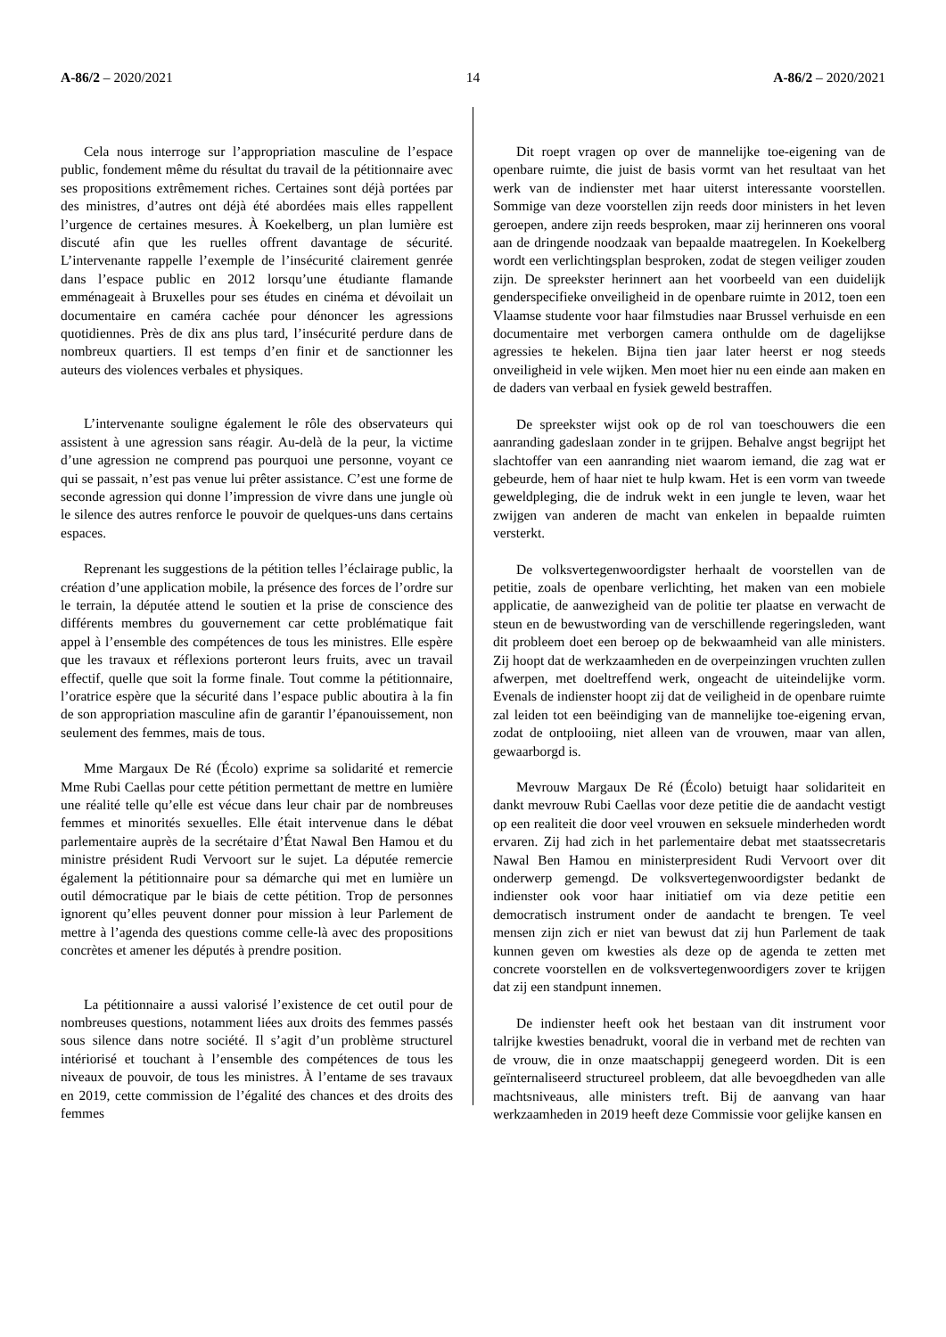A-86/2 – 2020/2021 14 A-86/2 – 2020/2021
Cela nous interroge sur l’appropriation masculine de l’espace public, fondement même du résultat du travail de la pétitionnaire avec ses propositions extrêmement riches. Certaines sont déjà portées par des ministres, d’autres ont déjà été abordées mais elles rappellent l’urgence de certaines mesures. À Koekelberg, un plan lumière est discuté afin que les ruelles offrent davantage de sécurité. L’intervenante rappelle l’exemple de l’insécurité clairement genrée dans l’espace public en 2012 lorsqu’une étudiante flamande emménageait à Bruxelles pour ses études en cinéma et dévoilait un documentaire en caméra cachée pour dénoncer les agressions quotidiennes. Près de dix ans plus tard, l’insécurité perdure dans de nombreux quartiers. Il est temps d’en finir et de sanctionner les auteurs des violences verbales et physiques.
L’intervenante souligne également le rôle des observateurs qui assistent à une agression sans réagir. Au-delà de la peur, la victime d’une agression ne comprend pas pourquoi une personne, voyant ce qui se passait, n’est pas venue lui prêter assistance. C’est une forme de seconde agression qui donne l’impression de vivre dans une jungle où le silence des autres renforce le pouvoir de quelques-uns dans certains espaces.
Reprenant les suggestions de la pétition telles l’éclairage public, la création d’une application mobile, la présence des forces de l’ordre sur le terrain, la députée attend le soutien et la prise de conscience des différents membres du gouvernement car cette problématique fait appel à l’ensemble des compétences de tous les ministres. Elle espère que les travaux et réflexions porteront leurs fruits, avec un travail effectif, quelle que soit la forme finale. Tout comme la pétitionnaire, l’oratrice espère que la sécurité dans l’espace public aboutira à la fin de son appropriation masculine afin de garantir l’épanouissement, non seulement des femmes, mais de tous.
Mme Margaux De Ré (Écolo) exprime sa solidarité et remercie Mme Rubi Caellas pour cette pétition permettant de mettre en lumière une réalité telle qu’elle est vécue dans leur chair par de nombreuses femmes et minorités sexuelles. Elle était intervenue dans le débat parlementaire auprès de la secrétaire d’État Nawal Ben Hamou et du ministre président Rudi Vervoort sur le sujet. La députée remercie également la pétitionnaire pour sa démarche qui met en lumière un outil démocratique par le biais de cette pétition. Trop de personnes ignorent qu’elles peuvent donner pour mission à leur Parlement de mettre à l’agenda des questions comme celle-là avec des propositions concrètes et amener les députés à prendre position.
La pétitionnaire a aussi valorisé l’existence de cet outil pour de nombreuses questions, notamment liées aux droits des femmes passés sous silence dans notre société. Il s’agit d’un problème structurel intériorisé et touchant à l’ensemble des compétences de tous les niveaux de pouvoir, de tous les ministres. À l’entame de ses travaux en 2019, cette commission de l’égalité des chances et des droits des femmes
Dit roept vragen op over de mannelijke toe-eigening van de openbare ruimte, die juist de basis vormt van het resultaat van het werk van de indienster met haar uiterst interessante voorstellen. Sommige van deze voorstellen zijn reeds door ministers in het leven geroepen, andere zijn reeds besproken, maar zij herinneren ons vooral aan de dringende noodzaak van bepaalde maatregelen. In Koekelberg wordt een verlichtingsplan besproken, zodat de stegen veiliger zouden zijn. De spreekster herinnert aan het voorbeeld van een duidelijk genderspecifieke onveiligheid in de openbare ruimte in 2012, toen een Vlaamse studente voor haar filmstudies naar Brussel verhuisde en een documentaire met verborgen camera onthulde om de dagelijkse agressies te hekelen. Bijna tien jaar later heerst er nog steeds onveiligheid in vele wijken. Men moet hier nu een einde aan maken en de daders van verbaal en fysiek geweld bestraffen.
De spreekster wijst ook op de rol van toeschouwers die een aanranding gadeslaan zonder in te grijpen. Behalve angst begrijpt het slachtoffer van een aanranding niet waarom iemand, die zag wat er gebeurde, hem of haar niet te hulp kwam. Het is een vorm van tweede geweldpleging, die de indruk wekt in een jungle te leven, waar het zwijgen van anderen de macht van enkelen in bepaalde ruimten versterkt.
De volksvertegenwoordigster herhaalt de voorstellen van de petitie, zoals de openbare verlichting, het maken van een mobiele applicatie, de aanwezigheid van de politie ter plaatse en verwacht de steun en de bewustwording van de verschillende regeringsleden, want dit probleem doet een beroep op de bekwaamheid van alle ministers. Zij hoopt dat de werkzaamheden en de overpeinzingen vruchten zullen afwerpen, met doeltreffend werk, ongeacht de uiteindelijke vorm. Evenals de indienster hoopt zij dat de veiligheid in de openbare ruimte zal leiden tot een beëindiging van de mannelijke toe-eigening ervan, zodat de ontplooiing, niet alleen van de vrouwen, maar van allen, gewaarborgd is.
Mevrouw Margaux De Ré (Écolo) betuigt haar solidariteit en dankt mevrouw Rubi Caellas voor deze petitie die de aandacht vestigt op een realiteit die door veel vrouwen en seksuele minderheden wordt ervaren. Zij had zich in het parlementaire debat met staatssecretaris Nawal Ben Hamou en ministerpresident Rudi Vervoort over dit onderwerp gemengd. De volksvertegenwoordigster bedankt de indienster ook voor haar initiatief om via deze petitie een democratisch instrument onder de aandacht te brengen. Te veel mensen zijn zich er niet van bewust dat zij hun Parlement de taak kunnen geven om kwesties als deze op de agenda te zetten met concrete voorstellen en de volksvertegenwoordigers zover te krijgen dat zij een standpunt innemen.
De indienster heeft ook het bestaan van dit instrument voor talrijke kwesties benadrukt, vooral die in verband met de rechten van de vrouw, die in onze maatschappij genegeerd worden. Dit is een geïnternaliseerd structureel probleem, dat alle bevoegdheden van alle machtsniveaus, alle ministers treft. Bij de aanvang van haar werkzaamheden in 2019 heeft deze Commissie voor gelijke kansen en